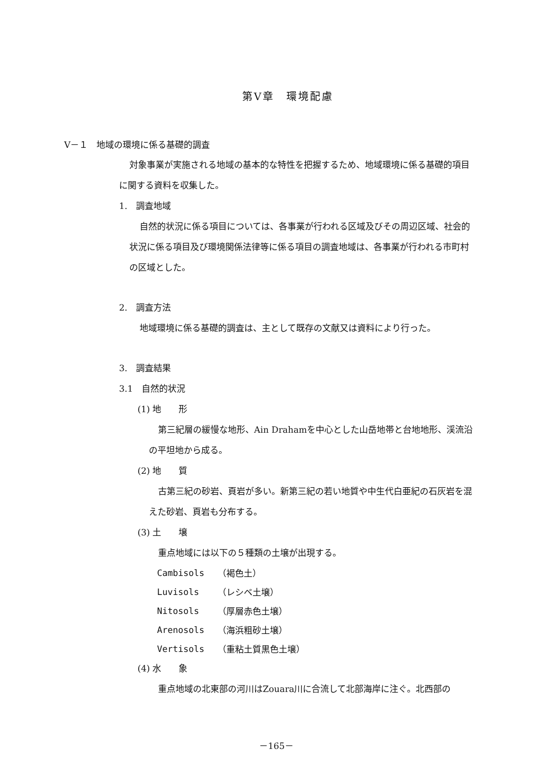第Ⅴ章　環境配慮
Ⅴ－１　地域の環境に係る基礎的調査
対象事業が実施される地域の基本的な特性を把握するため、地域環境に係る基礎的項目に関する資料を収集した。
1.　調査地域
自然的状況に係る項目については、各事業が行われる区域及びその周辺区域、社会的状況に係る項目及び環境関係法律等に係る項目の調査地域は、各事業が行われる市町村の区域とした。
2.　調査方法
地域環境に係る基礎的調査は、主として既存の文献又は資料により行った。
3.　調査結果
3.1　自然的状況
(1) 地　　形
第三紀層の緩慢な地形、Ain Drahamを中心とした山岳地帯と台地地形、渓流沿の平坦地から成る。
(2) 地　　質
古第三紀の砂岩、頁岩が多い。新第三紀の若い地質や中生代白亜紀の石灰岩を混えた砂岩、頁岩も分布する。
(3) 土　　壌
重点地域には以下の５種類の土壌が出現する。
| Cambisols | （褐色土） |
| Luvisols | （レシベ土壌） |
| Nitosols | （厚層赤色土壌） |
| Arenosols | （海浜粗砂土壌） |
| Vertisols | （重粘土質黒色土壌） |
(4) 水　　象
重点地域の北東部の河川はZouara川に合流して北部海岸に注ぐ。北西部の
－165－